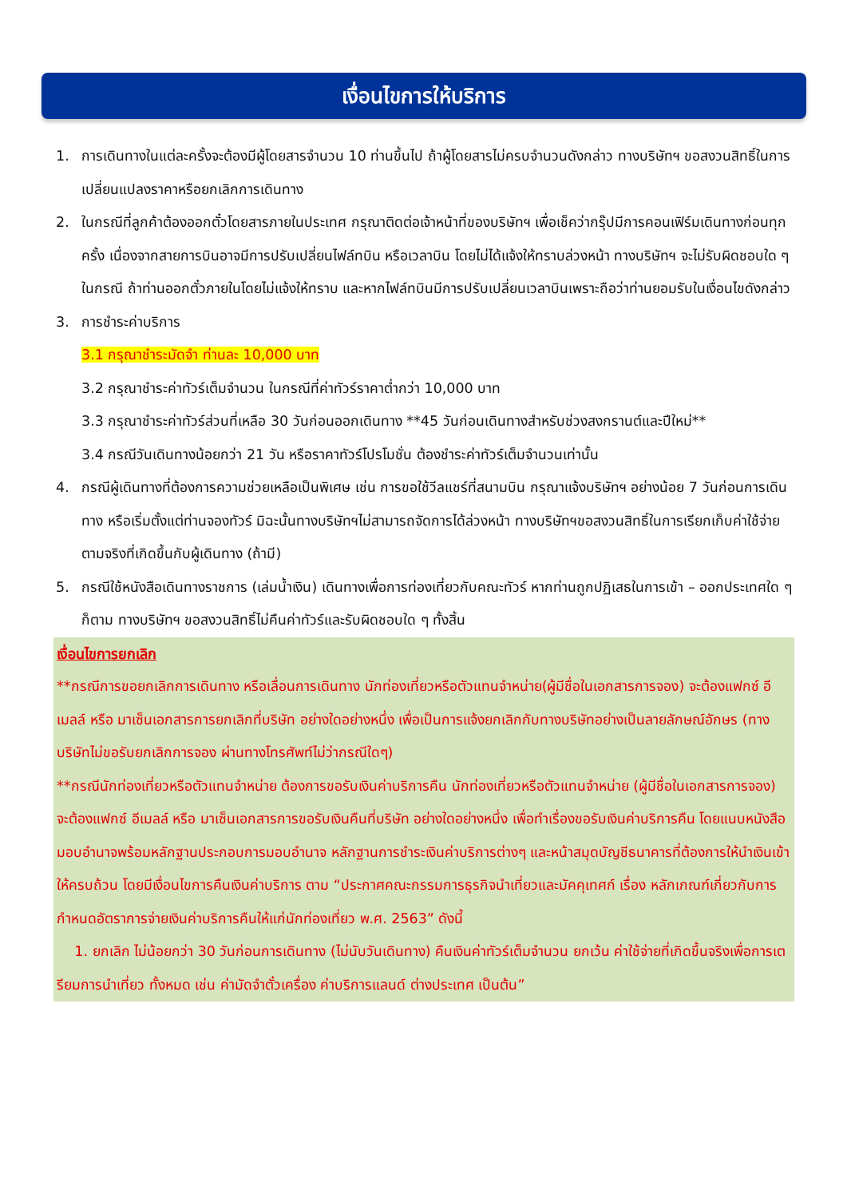เงื่อนไขการให้บริการ
1. การเดินทางในแต่ละครั้งจะต้องมีผู้โดยสารจำนวน 10 ท่านขึ้นไป ถ้าผู้โดยสารไม่ครบจำนวนดังกล่าว ทางบริษัทฯ ขอสงวนสิทธิ์ในการเปลี่ยนแปลงราคาหรือยกเลิกการเดินทาง
2. ในกรณีที่ลูกค้าต้องออกตั๋วโดยสารภายในประเทศ กรุณาติดต่อเจ้าหน้าที่ของบริษัทฯ เพื่อเช็คว่ากรุ๊ปมีการคอนเฟิร์มเดินทางก่อนทุกครั้ง เนื่องจากสายการบินอาจมีการปรับเปลี่ยนไฟล์ทบิน หรือเวลาบิน โดยไม่ได้แจ้งให้ทราบล่วงหน้า ทางบริษัทฯ จะไม่รับผิดชอบใด ๆ ในกรณี ถ้าท่านออกตั๋วภายในโดยไม่แจ้งให้ทราบ และหากไฟล์ทบินมีการปรับเปลี่ยนเวลาบินเพราะถือว่าท่านยอมรับในเงื่อนไขดังกล่าว
3. การชำระค่าบริการ
3.1 กรุณาชำระมัดจำ ท่านละ 10,000 บาท
3.2 กรุณาชำระค่าทัวร์เต็มจำนวน ในกรณีที่ค่าทัวร์ราคาต่ำกว่า 10,000 บาท
3.3 กรุณาชำระค่าทัวร์ส่วนที่เหลือ 30 วันก่อนออกเดินทาง **45 วันก่อนเดินทางสำหรับช่วงสงกรานต์และปีใหม่**
3.4 กรณีวันเดินทางน้อยกว่า 21 วัน หรือราคาทัวร์โปรโมชั่น ต้องชำระค่าทัวร์เต็มจำนวนเท่านั้น
4. กรณีผู้เดินทางที่ต้องการความช่วยเหลือเป็นพิเศษ เช่น การขอใช้วีลแชร์ที่สนามบิน กรุณาแจ้งบริษัทฯ อย่างน้อย 7 วันก่อนการเดินทาง หรือเริ่มตั้งแต่ท่านจองทัวร์ มิฉะนั้นทางบริษัทฯไม่สามารถจัดการได้ล่วงหน้า ทางบริษัทฯขอสงวนสิทธิ์ในการเรียกเก็บค่าใช้จ่ายตามจริงที่เกิดขึ้นกับผู้เดินทาง (ถ้ามี)
5. กรณีใช้หนังสือเดินทางราชการ (เล่มน้ำเงิน) เดินทางเพื่อการท่องเที่ยวกับคณะทัวร์ หากท่านถูกปฏิเสธในการเข้า – ออกประเทศใด ๆ ก็ตาม ทางบริษัทฯ ขอสงวนสิทธิ์ไม่คืนค่าทัวร์และรับผิดชอบใด ๆ ทั้งสิ้น
เงื่อนไขการยกเลิก
**กรณีการขอยกเลิกการเดินทาง หรือเลื่อนการเดินทาง นักท่องเที่ยวหรือตัวแทนจำหน่าย(ผู้มีชื่อในเอกสารการจอง) จะต้องแฟกซ์ อีเมลล์ หรือ มาเซ็นเอกสารการยกเลิกที่บริษัท อย่างใดอย่างหนึ่ง เพื่อเป็นการแจ้งยกเลิกกับทางบริษัทอย่างเป็นลายลักษณ์อักษร (ทางบริษัทไม่ขอรับยกเลิกการจอง ผ่านทางโทรศัพท์ไม่ว่ากรณีใดๆ)
**กรณีนักท่องเที่ยวหรือตัวแทนจำหน่าย ต้องการขอรับเงินค่าบริการคืน นักท่องเที่ยวหรือตัวแทนจำหน่าย (ผู้มีชื่อในเอกสารการจอง) จะต้องแฟกซ์ อีเมลล์ หรือ มาเซ็นเอกสารการขอรับเงินคืนที่บริษัท อย่างใดอย่างหนึ่ง เพื่อทำเรื่องขอรับเงินค่าบริการคืน โดยแนบหนังสือมอบอำนาจพร้อมหลักฐานประกอบการมอบอำนาจ หลักฐานการชำระเงินค่าบริการต่างๆ และหน้าสมุดบัญชีธนาคารที่ต้องการให้นำเงินเข้าให้ครบถ้วน โดยมีเงื่อนไขการคืนเงินค่าบริการ ตาม “ประกาศคณะกรรมการธุรกิจนำเที่ยวและมัคคุเทศก์ เรื่อง หลักเกณฑ์เกี่ยวกับการกำหนดอัตราการจ่ายเงินค่าบริการคืนให้แก่นักท่องเที่ยว พ.ศ. 2563” ดังนี้
1. ยกเลิก ไม่น้อยกว่า 30 วันก่อนการเดินทาง (ไม่นับวันเดินทาง) คืนเงินค่าทัวร์เต็มจำนวน ยกเว้น ค่าใช้จ่ายที่เกิดขึ้นจริงเพื่อการเตรียมการนำเที่ยว ทั้งหมด เช่น ค่ามัดจำตั๋วเครื่อง ค่าบริการแลนด์ ต่างประเทศ เป็นต้น”